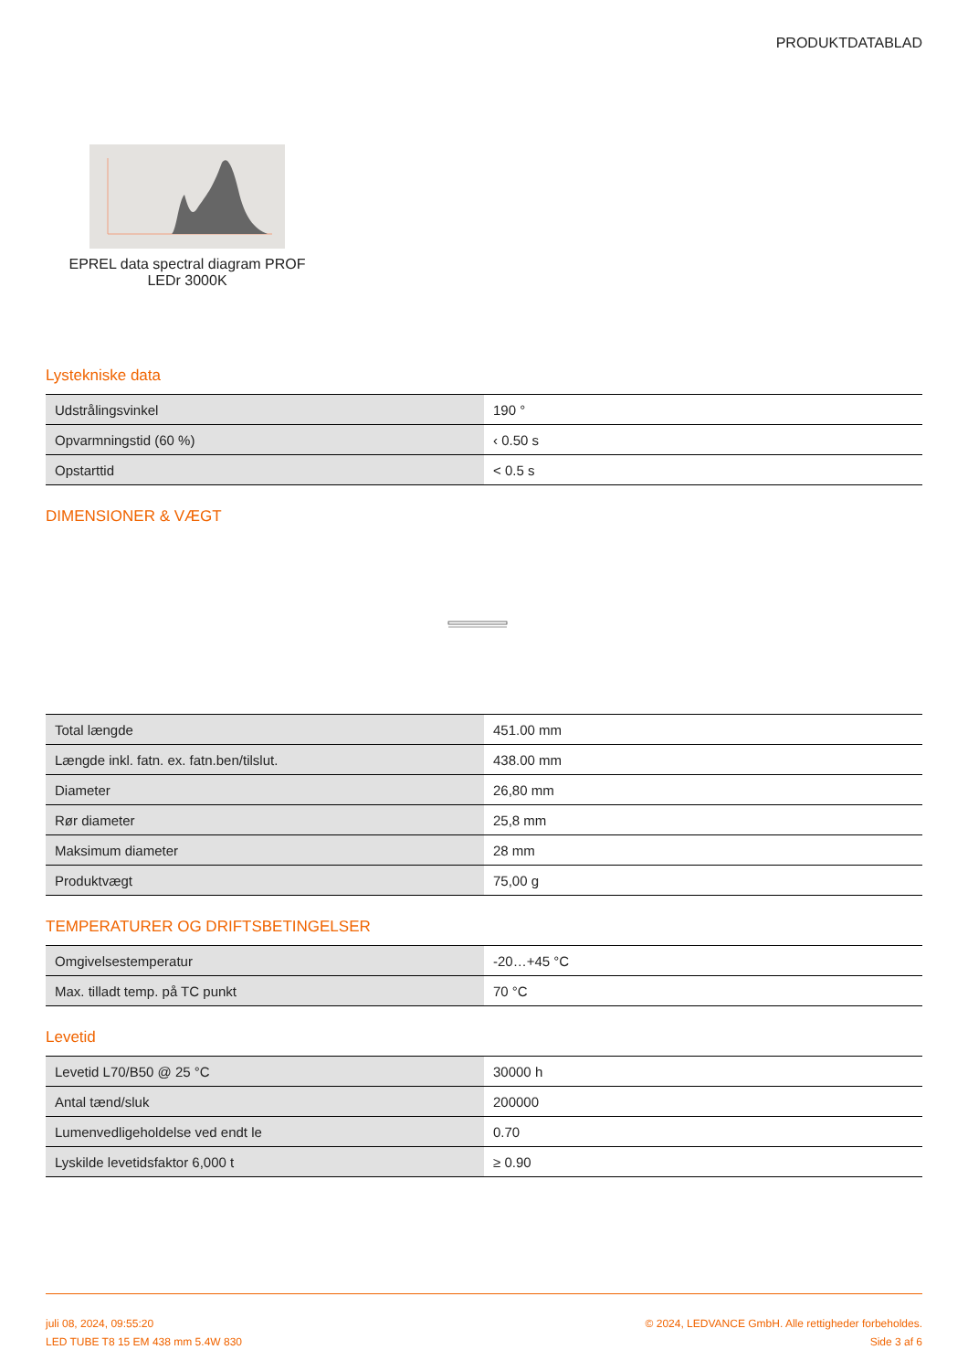PRODUKTDATABLAD
EPREL data spectral diagram PROF LEDr 3000K
Lystekniske data
| Udstrålingsvinkel | 190 ° |
| Opvarmningstid (60 %) | ‹ 0.50 s |
| Opstarttid | < 0.5 s |
DIMENSIONER & VÆGT
| Total længde | 451.00 mm |
| Længde inkl. fatn. ex. fatn.ben/tilslut. | 438.00 mm |
| Diameter | 26,80 mm |
| Rør diameter | 25,8 mm |
| Maksimum diameter | 28 mm |
| Produktvægt | 75,00 g |
TEMPERATURER OG DRIFTSBETINGELSER
| Omgivelsestemperatur | -20…+45 °C |
| Max. tilladt temp. på TC punkt | 70 °C |
Levetid
| Levetid L70/B50 @ 25 °C | 30000 h |
| Antal tænd/sluk | 200000 |
| Lumenvedligeholdelse ved endt le | 0.70 |
| Lyskilde levetidsfaktor 6,000 t | ≥ 0.90 |
juli 08, 2024, 09:55:20
LED TUBE T8 15 EM 438 mm 5.4W 830
© 2024, LEDVANCE GmbH. Alle rettigheder forbeholdes.
Side 3 af 6